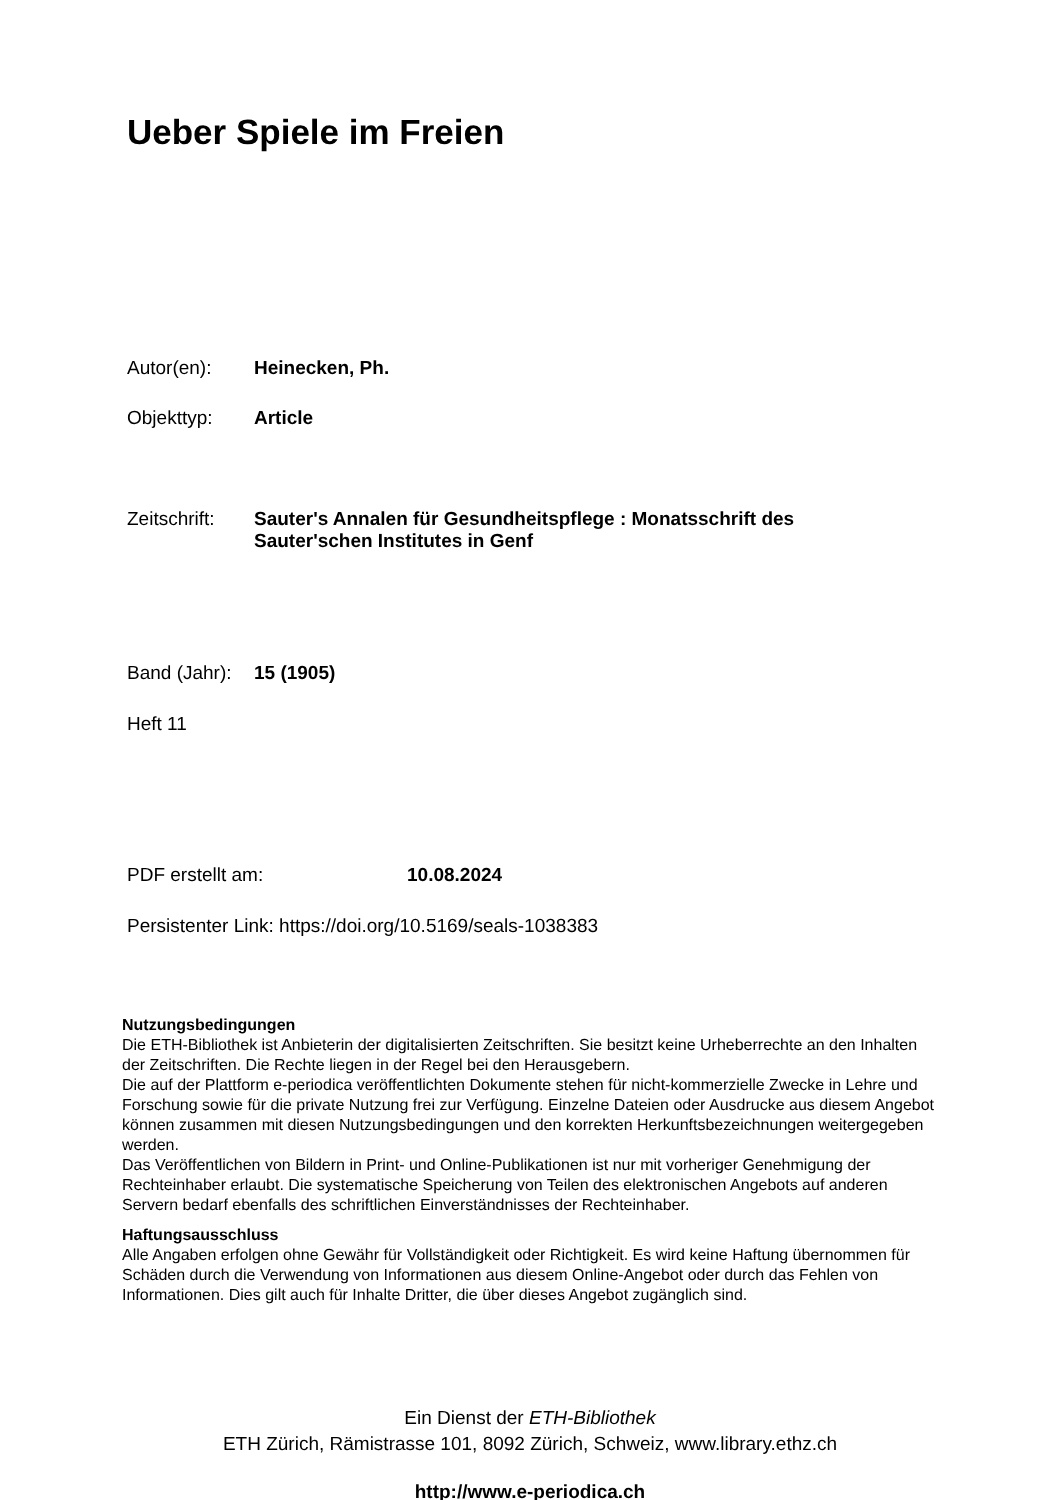Ueber Spiele im Freien
Autor(en): Heinecken, Ph.
Objekttyp: Article
Zeitschrift: Sauter's Annalen für Gesundheitspflege : Monatsschrift des
Sauter'schen Institutes in Genf
Band (Jahr): 15 (1905)
Heft 11
PDF erstellt am: 10.08.2024
Persistenter Link: https://doi.org/10.5169/seals-1038383
Nutzungsbedingungen
Die ETH-Bibliothek ist Anbieterin der digitalisierten Zeitschriften. Sie besitzt keine Urheberrechte an den Inhalten der Zeitschriften. Die Rechte liegen in der Regel bei den Herausgebern.
Die auf der Plattform e-periodica veröffentlichten Dokumente stehen für nicht-kommerzielle Zwecke in Lehre und Forschung sowie für die private Nutzung frei zur Verfügung. Einzelne Dateien oder Ausdrucke aus diesem Angebot können zusammen mit diesen Nutzungsbedingungen und den korrekten Herkunftsbezeichnungen weitergegeben werden.
Das Veröffentlichen von Bildern in Print- und Online-Publikationen ist nur mit vorheriger Genehmigung der Rechteinhaber erlaubt. Die systematische Speicherung von Teilen des elektronischen Angebots auf anderen Servern bedarf ebenfalls des schriftlichen Einverständnisses der Rechteinhaber.
Haftungsausschluss
Alle Angaben erfolgen ohne Gewähr für Vollständigkeit oder Richtigkeit. Es wird keine Haftung übernommen für Schäden durch die Verwendung von Informationen aus diesem Online-Angebot oder durch das Fehlen von Informationen. Dies gilt auch für Inhalte Dritter, die über dieses Angebot zugänglich sind.
Ein Dienst der ETH-Bibliothek
ETH Zürich, Rämistrasse 101, 8092 Zürich, Schweiz, www.library.ethz.ch
http://www.e-periodica.ch